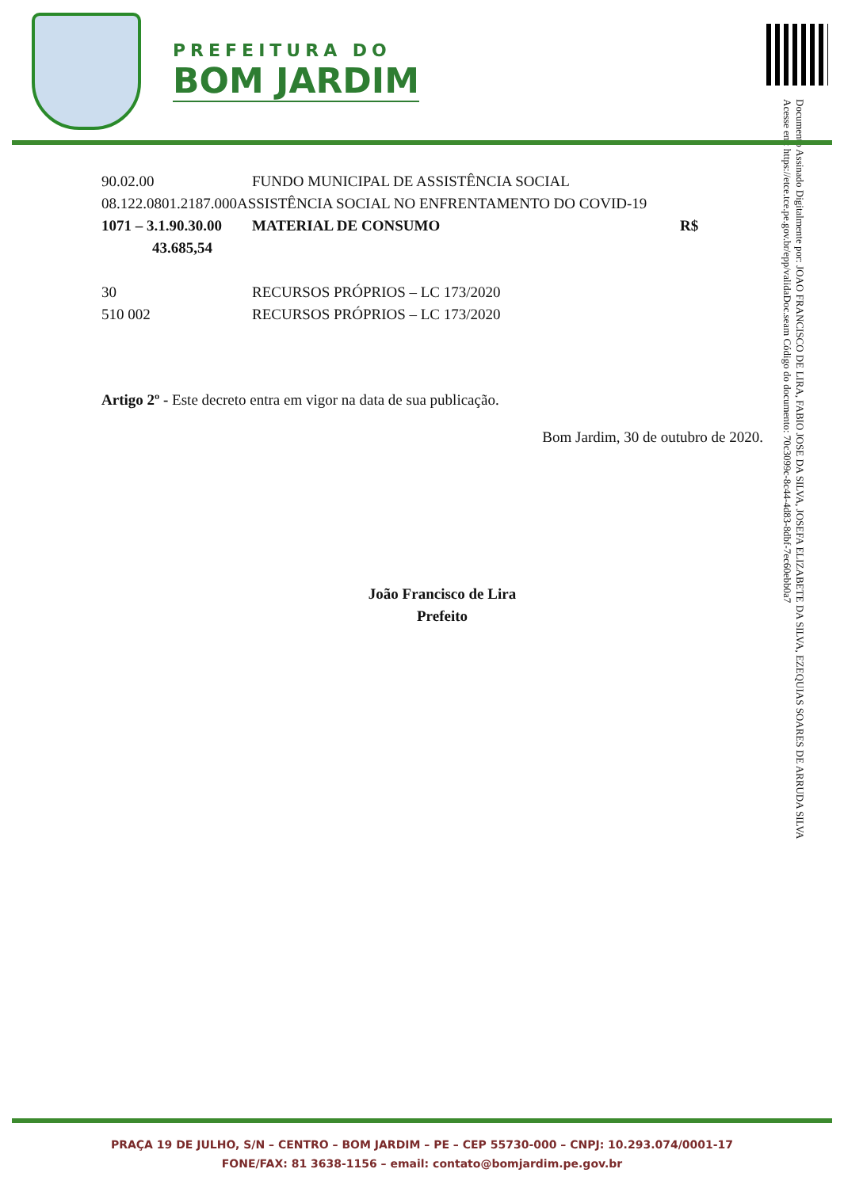PREFEITURA DO
BOM JARDIM
Documento Assinado Digitalmente por: JOAO FRANCISCO DE LIRA, FABIO JOSE DA SILVA, JOSEFA ELIZABETE DA SILVA, EZEQUIAS SOARES DE ARRUDA SILVA
Acesse em: https://etce.tce.pe.gov.br/epp/validaDoc.seam Código do documento: 70c3099c-8c44-4d83-8dbf-7ec60ebb0a7
90.02.00 FUNDO MUNICIPAL DE ASSISTÊNCIA SOCIAL
08.122.0801.2187.000ASSISTÊNCIA SOCIAL NO ENFRENTAMENTO DO COVID-19
1071 – 3.1.90.30.00 MATERIAL DE CONSUMO R$
43.685,54
30 RECURSOS PRÓPRIOS – LC 173/2020
510 002 RECURSOS PRÓPRIOS – LC 173/2020
Artigo 2º - Este decreto entra em vigor na data de sua publicação.
Bom Jardim, 30 de outubro de 2020.
João Francisco de Lira
Prefeito
PRAÇA 19 DE JULHO, S/N – CENTRO – BOM JARDIM – PE – CEP 55730-000 – CNPJ: 10.293.074/0001-17
FONE/FAX: 81 3638-1156 – email: contato@bomjardim.pe.gov.br